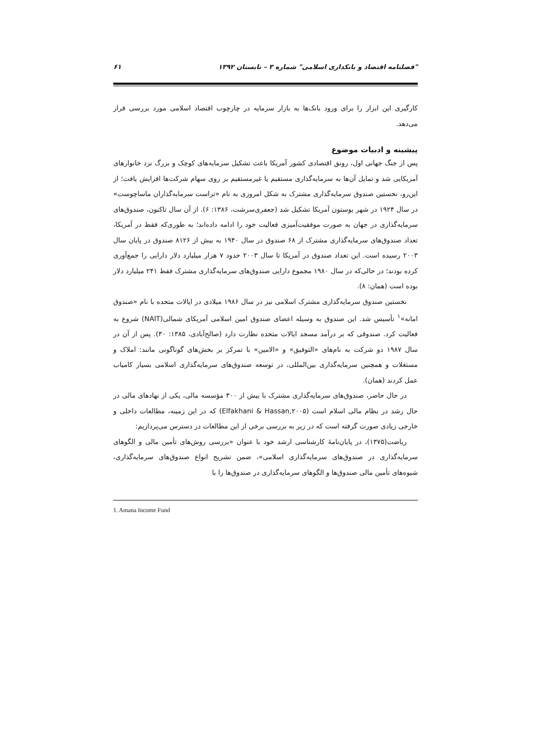"فصلنامه اقتصاد و بانکداری اسلامی" شماره ۳ – تابستان ۱۳۹۲ ۶۱
کارگیری این ابزار را برای ورود بانک‌ها به بازار سرمایه در چارچوب اقتصاد اسلامی مورد بررسی قرار می‌دهد.
پیشینه و ادبیات موضوع
پس از جنگ جهانی اول، رونق اقتصادی کشور آمریکا باعث تشکیل سرمایه‌های کوچک و بزرگ نزد خانوارهای آمریکایی شد و تمایل آن‌ها به سرمایه‌گذاری مستقیم یا غیرمستقیم بر روی سهام شرکت‌ها افزایش یافت؛ از این‌رو، نخستین صندوق سرمایه‌گذاری مشترک به شکل امروزی به نام «تراست سرمایه‌گذاران ماساچوست» در سال ۱۹۲۴ در شهر بوستون آمریکا تشکیل شد (جعفری‌سرشت، ۱۳۸۶: ۶). از آن سال تاکنون، صندوق‌های سرمایه‌گذاری در جهان به صورت موفقیت‌آمیزی فعالیت خود را ادامه داده‌اند؛ به طوری‌که فقط در آمریکا، تعداد صندوق‌های سرمایه‌گذاری مشترک از ۶۸ صندوق در سال ۱۹۴۰ به بیش از ۸۱۲۶ صندوق در پایان سال ۲۰۰۳ رسیده است. این تعداد صندوق در آمریکا تا سال ۲۰۰۳ حدود ۷ هزار میلیارد دلار دارایی را جمع‌آوری کرده بودند؛ در حالی‌که در سال ۱۹۸۰ مجموع دارایی صندوق‌های سرمایه‌گذاری مشترک فقط ۲۴۱ میلیارد دلار بوده است (همان: ۸).
نخستین صندوق سرمایه‌گذاری مشترک اسلامی نیز در سال ۱۹۸۶ میلادی در ایالات متحده با نام «صندوق امانه»<sup>۱</sup> تأسیس شد. این صندوق به وسیله اعضای صندوق امین اسلامی آمریکای شمالی(NAIT) شروع به فعالیت کرد. صندوقی که بر درآمد مسجد ایالات متحده نظارت دارد (صالح‌آبادی، ۱۳۸۵: ۳۰). پس از آن در سال ۱۹۸۷ دو شرکت به نام‌های «التوفیق» و «الامین» با تمرکز بر بخش‌های گوناگونی مانند: املاک و مستغلات و همچنین سرمایه‌گذاری بین‌المللی، در توسعه صندوق‌های سرمایه‌گذاری اسلامی بسیار کامیاب عمل کردند (همان).
در حال حاضر، صندوق‌های سرمایه‌گذاری مشترک با بیش از ۳۰۰ مؤسسه مالی، یکی از نهادهای مالی در حال رشد در نظام مالی اسلام است (Elfakhani & Hassan,۲۰۰۵) که در این زمینه، مطالعات داخلی و خارجی زیادی صورت گرفته است که در زیر به بررسی برخی از این مطالعات در دسترس می‌پردازیم:
ریاضت(۱۳۷۵)، در پایان‌نامهٔ کارشناسی ارشد خود با عنوان «بررسی روش‌های تأمین مالی و الگوهای سرمایه‌گذاری در صندوق‌های سرمایه‌گذاری اسلامی»، ضمن تشریح انواع صندوق‌های سرمایه‌گذاری، شیوه‌های تأمین مالی صندوق‌ها و الگوهای سرمایه‌گذاری در صندوق‌ها را با
1. Amana Income Fund